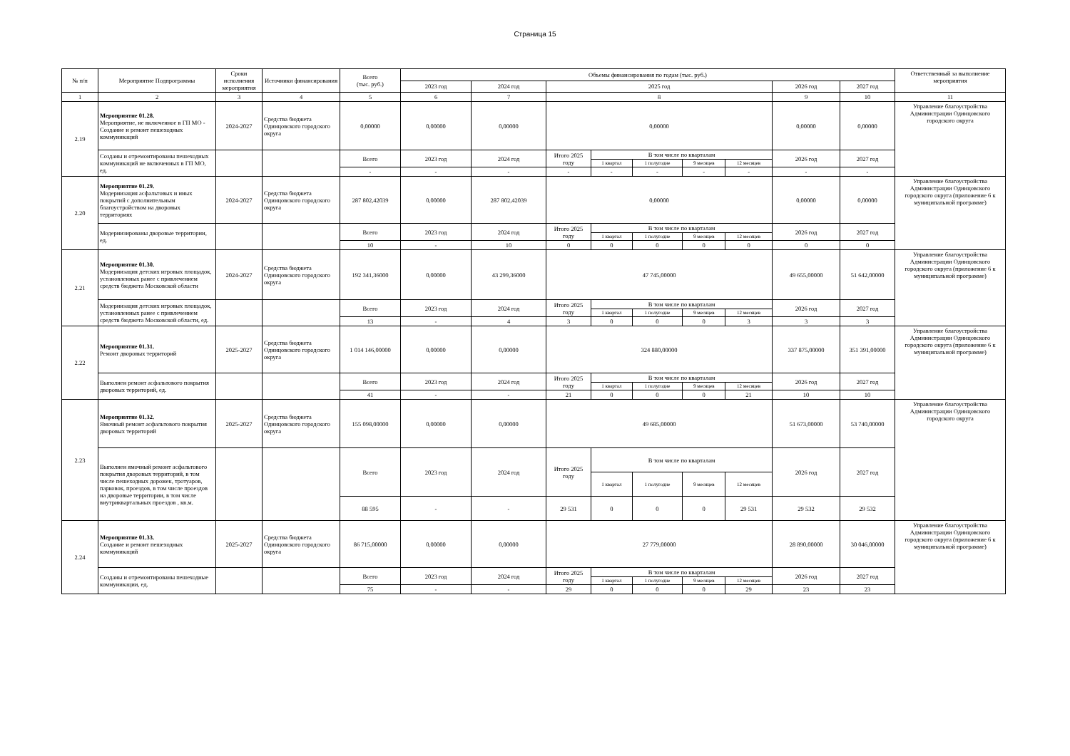Страница 15
| № п/п | Мероприятие Подпрограммы | Сроки исполнения мероприятия | Источники финансирования | Всего (тыс. руб.) | Объемы финансирования по годам (тыс. руб.) | | | | | | | | | Ответственный за выполнение мероприятия |
| --- | --- | --- | --- | --- | --- | --- | --- | --- | --- | --- | --- | --- | --- | --- |
| | | | | | 2023 год | 2024 год | 2025 год | | | | | 2026 год | 2027 год | |
| 1 | 2 | 3 | 4 | 5 | 6 | 7 | 8 | | | | | 9 | 10 | 11 |
| 2.19 | Мероприятие 01.28. Мероприятие, не включенное в ГП МО - Создание и ремонт пешеходных коммуникаций | 2024-2027 | Средства бюджета Одинцовского городского округа | 0,00000 | 0,00000 | 0,00000 | 0,00000 | | | | | 0,00000 | 0,00000 | Управление благоустройства Администрации Одинцовского городского округа |
| | Созданы и отремонтированы пешеходных коммуникаций не включенных в ГП МО, ед. | | | Всего | 2023 год | 2024 год | Итого 2025 году | В том числе по кварталам | | | | 2026 год | 2027 год | |
| | | | | | | | | 1 квартал | 1 полугодие | 9 месяцев | 12 месяцев | | | |
| | | | | - | - | - | - | - | - | - | - | - | - | |
| 2.20 | Мероприятие 01.29. Модернизация асфальтовых и иных покрытий с дополнительным благоустройством на дворовых территориях | 2024-2027 | Средства бюджета Одинцовского городского округа | 287 802,42039 | 0,00000 | 287 802,42039 | 0,00000 | | | | | 0,00000 | 0,00000 | Управление благоустройства Администрации Одинцовского городского округа (приложение 6 к муниципальной программе) |
| | Модернизированы дворовые территории, ед. | | | Всего | 2023 год | 2024 год | Итого 2025 году | В том числе по кварталам | | | | 2026 год | 2027 год | |
| | | | | | | | | 1 квартал | 1 полугодие | 9 месяцев | 12 месяцев | | | |
| | | | | 10 | - | 10 | 0 | 0 | 0 | 0 | 0 | 0 | 0 | |
| 2.21 | Мероприятие 01.30. Модернизация детских игровых площадок, установленных ранее с привлечением средств бюджета Московской области | 2024-2027 | Средства бюджета Одинцовского городского округа | 192 341,36000 | 0,00000 | 43 299,36000 | 47 745,00000 | | | | | 49 655,00000 | 51 642,00000 | Управление благоустройства Администрации Одинцовского городского округа (приложение 6 к муниципальной программе) |
| | Модернизация детских игровых площадок, установленных ранее с привлечением средств бюджета Московской области, ед. | | | Всего | 2023 год | 2024 год | Итого 2025 году | В том числе по кварталам | | | | 2026 год | 2027 год | |
| | | | | | | | | 1 квартал | 1 полугодие | 9 месяцев | 12 месяцев | | | |
| | | | | 13 | - | 4 | 3 | 0 | 0 | 0 | 3 | 3 | 3 | |
| 2.22 | Мероприятие 01.31. Ремонт дворовых территорий | 2025-2027 | Средства бюджета Одинцовского городского округа | 1 014 146,00000 | 0,00000 | 0,00000 | 324 880,00000 | | | | | 337 875,00000 | 351 391,00000 | Управление благоустройства Администрации Одинцовского городского округа (приложение 6 к муниципальной программе) |
| | Выполнен ремонт асфальтового покрытия дворовых территорий, ед. | | | Всего | 2023 год | 2024 год | Итого 2025 году | В том числе по кварталам | | | | 2026 год | 2027 год | |
| | | | | | | | | 1 квартал | 1 полугодие | 9 месяцев | 12 месяцев | | | |
| | | | | 41 | - | - | 21 | 0 | 0 | 0 | 21 | 10 | 10 | |
| 2.23 | Мероприятие 01.32. Ямочный ремонт асфальтового покрытия дворовых территорий | 2025-2027 | Средства бюджета Одинцовского городского округа | 155 098,00000 | 0,00000 | 0,00000 | 49 685,00000 | | | | | 51 673,00000 | 53 740,00000 | Управление благоустройства Администрации Одинцовского городского округа |
| | Выполнен ямочный ремонт асфальтового покрытия дворовых территорий, в том числе пешеходных дорожек, тротуаров, парковок, проездов, в том числе проездов на дворовые территории, в том числе внутриквартальных проездов , кв.м. | | | Всего | 2023 год | 2024 год | Итого 2025 году | В том числе по кварталам | | | | 2026 год | 2027 год | |
| | | | | | | | | 1 квартал | 1 полугодие | 9 месяцев | 12 месяцев | | | |
| | | | | 88 595 | - | - | 29 531 | 0 | 0 | 0 | 29 531 | 29 532 | 29 532 | |
| 2.24 | Мероприятие 01.33. Создание и ремонт пешеходных коммуникаций | 2025-2027 | Средства бюджета Одинцовского городского округа | 86 715,00000 | 0,00000 | 0,00000 | 27 779,00000 | | | | | 28 890,00000 | 30 046,00000 | Управление благоустройства Администрации Одинцовского городского округа (приложение 6 к муниципальной программе) |
| | Созданы и отремонтированы пешеходные коммуникации, ед. | | | Всего | 2023 год | 2024 год | Итого 2025 году | В том числе по кварталам | | | | 2026 год | 2027 год | |
| | | | | | | | | 1 квартал | 1 полугодие | 9 месяцев | 12 месяцев | | | |
| | | | | 75 | - | - | 29 | 0 | 0 | 0 | 29 | 23 | 23 | |